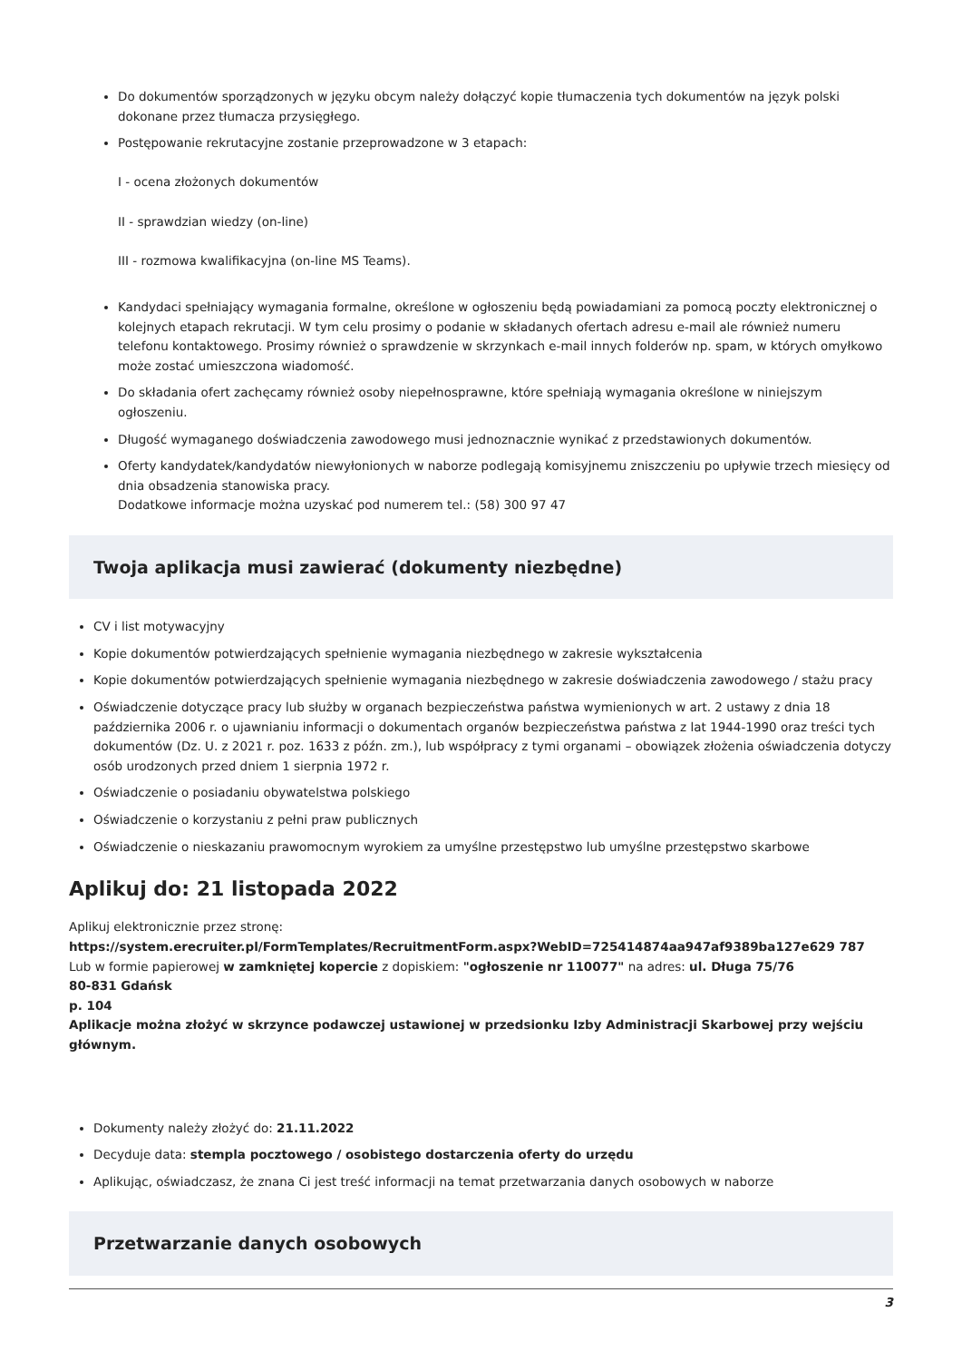Do dokumentów sporządzonych w języku obcym należy dołączyć kopie tłumaczenia tych dokumentów na język polski dokonane przez tłumacza przysięgłego.
Postępowanie rekrutacyjne zostanie przeprowadzone w 3 etapach:
I - ocena złożonych dokumentów
II - sprawdzian wiedzy (on-line)
III - rozmowa kwalifikacyjna (on-line MS Teams).
Kandydaci spełniający wymagania formalne, określone w ogłoszeniu będą powiadamiani za pomocą poczty elektronicznej o kolejnych etapach rekrutacji. W tym celu prosimy o podanie w składanych ofertach adresu e-mail ale również numeru telefonu kontaktowego. Prosimy również o sprawdzenie w skrzynkach e-mail innych folderów np. spam, w których omyłkowo może zostać umieszczona wiadomość.
Do składania ofert zachęcamy również osoby niepełnosprawne, które spełniają wymagania określone w niniejszym ogłoszeniu.
Długość wymaganego doświadczenia zawodowego musi jednoznacznie wynikać z przedstawionych dokumentów.
Oferty kandydatek/kandydatów niewyłonionych w naborze podlegają komisyjnemu zniszczeniu po upływie trzech miesięcy od dnia obsadzenia stanowiska pracy.
Dodatkowe informacje można uzyskać pod numerem tel.: (58) 300 97 47
Twoja aplikacja musi zawierać (dokumenty niezbędne)
CV i list motywacyjny
Kopie dokumentów potwierdzających spełnienie wymagania niezbędnego w zakresie wykształcenia
Kopie dokumentów potwierdzających spełnienie wymagania niezbędnego w zakresie doświadczenia zawodowego / stażu pracy
Oświadczenie dotyczące pracy lub służby w organach bezpieczeństwa państwa wymienionych w art. 2 ustawy z dnia 18 października 2006 r. o ujawnianiu informacji o dokumentach organów bezpieczeństwa państwa z lat 1944-1990 oraz treści tych dokumentów (Dz. U. z 2021 r. poz. 1633 z późn. zm.), lub współpracy z tymi organami – obowiązek złożenia oświadczenia dotyczy osób urodzonych przed dniem 1 sierpnia 1972 r.
Oświadczenie o posiadaniu obywatelstwa polskiego
Oświadczenie o korzystaniu z pełni praw publicznych
Oświadczenie o nieskazaniu prawomocnym wyrokiem za umyślne przestępstwo lub umyślne przestępstwo skarbowe
Aplikuj do: 21 listopada 2022
Aplikuj elektronicznie przez stronę:
https://system.erecruiter.pl/FormTemplates/RecruitmentForm.aspx?WebID=725414874aa947af9389ba127e629 787
Lub w formie papierowej w zamkniętej kopercie z dopiskiem: "ogłoszenie nr 110077" na adres: ul. Długa 75/76
80-831 Gdańsk
p. 104
Aplikacje można złożyć w skrzynce podawczej ustawionej w przedsionku Izby Administracji Skarbowej przy wejściu głównym.
Dokumenty należy złożyć do: 21.11.2022
Decyduje data: stempla pocztowego / osobistego dostarczenia oferty do urzędu
Aplikując, oświadczasz, że znana Ci jest treść informacji na temat przetwarzania danych osobowych w naborze
Przetwarzanie danych osobowych
3